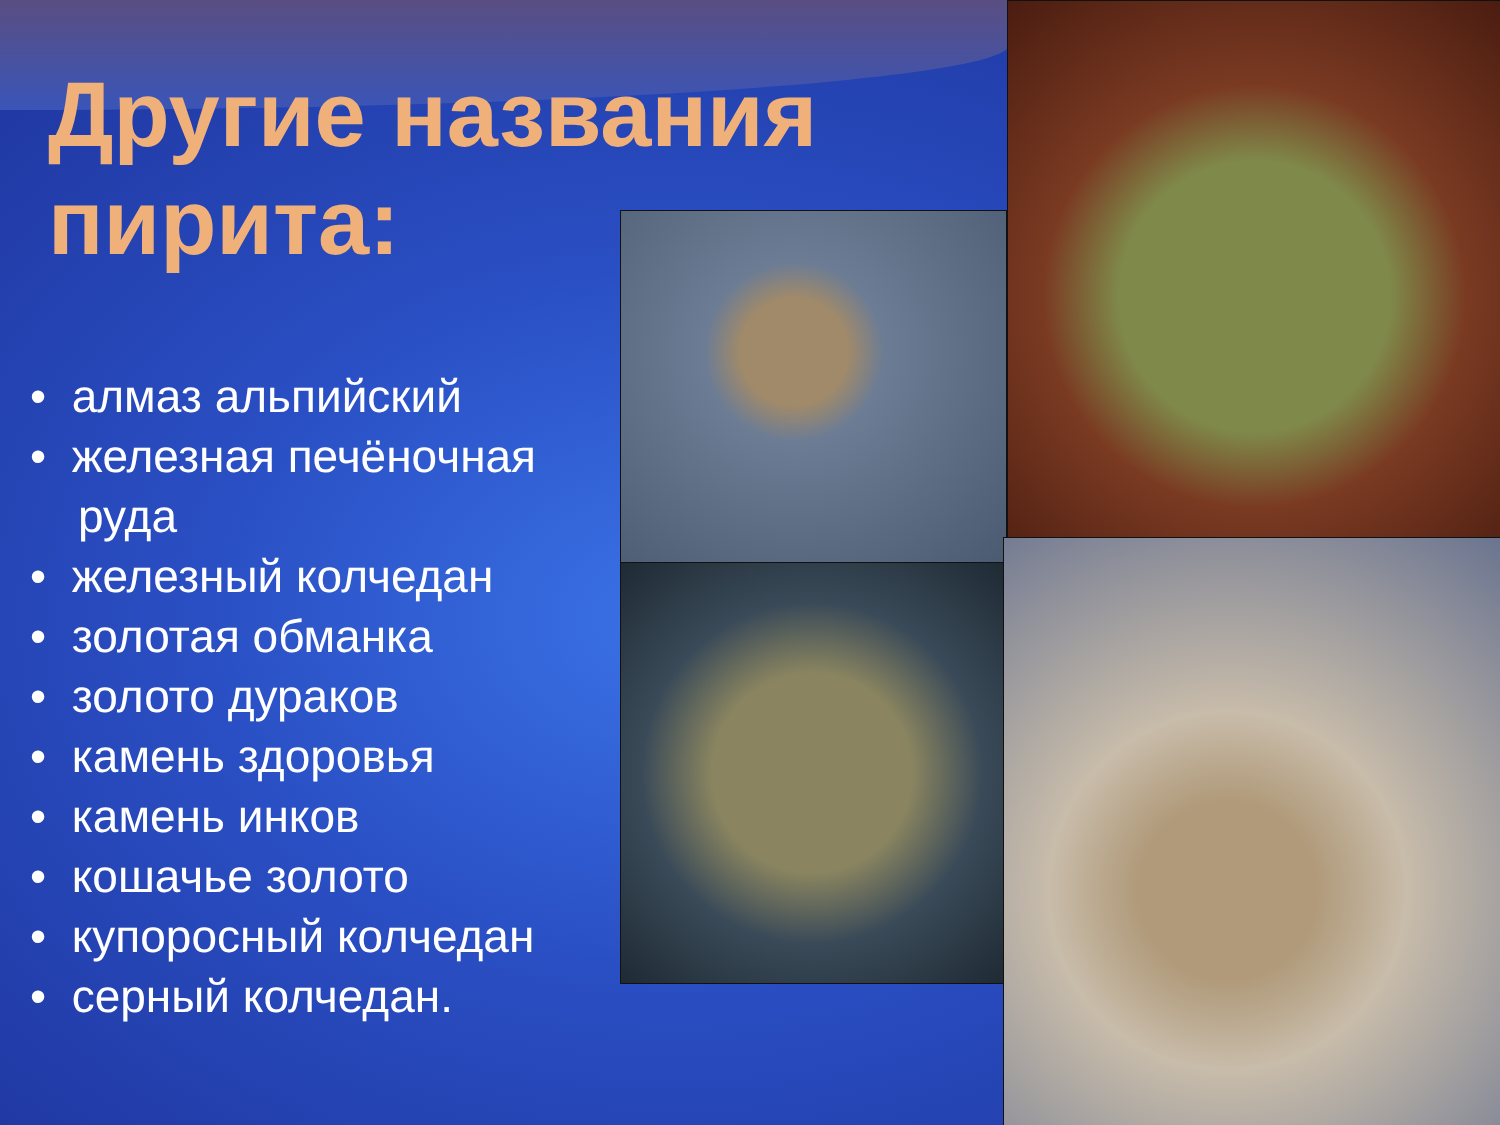Другие названия пирита:
• алмаз альпийский
• железная печёночная руда
• железный колчедан
• золотая обманка
• золото дураков
• камень здоровья
• камень инков
• кошачье золото
• купоросный колчедан
• серный колчедан.